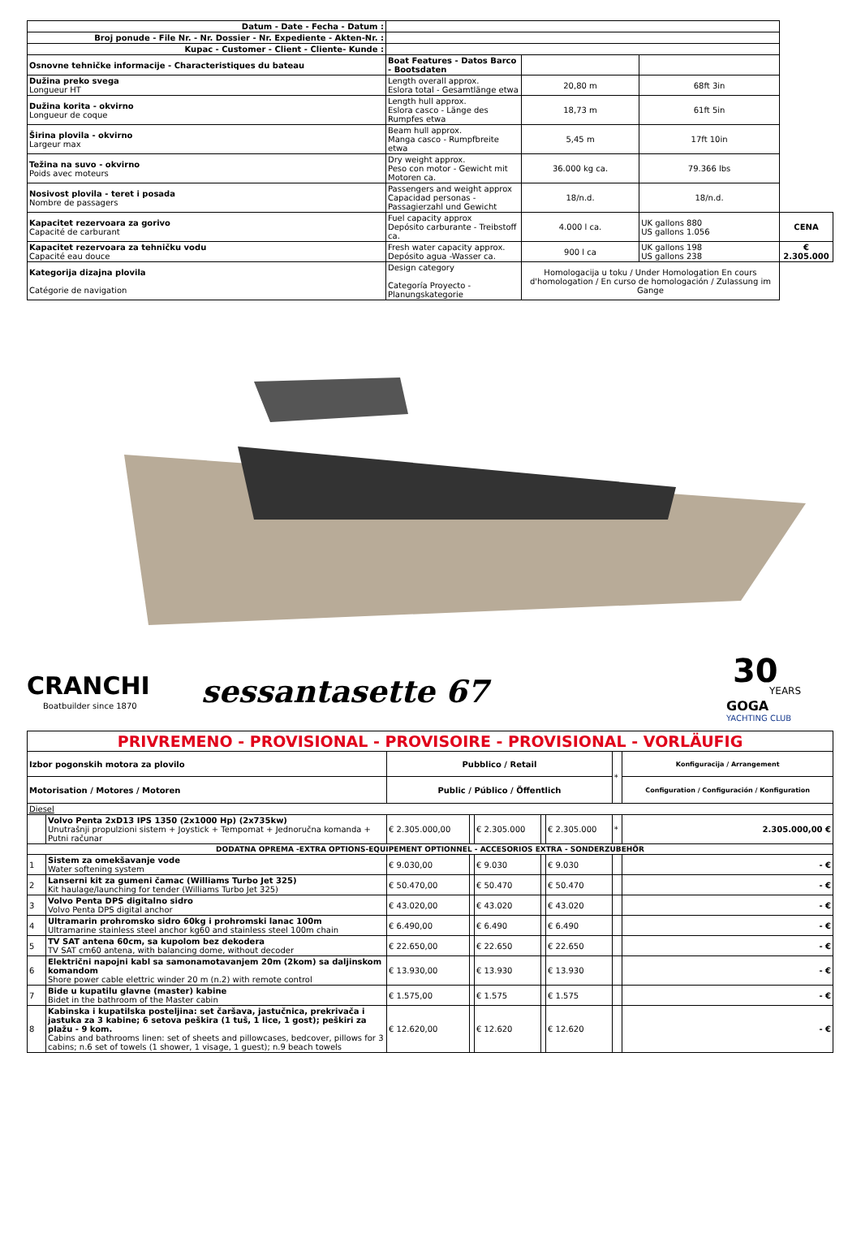| Datum - Date - Fecha - Datum : | | | | |
| Broj ponude - File Nr. - Nr. Dossier - Nr. Expediente - Akten-Nr. : | | | | |
| Kupac - Customer - Client - Cliente- Kunde : | | | | |
| Osnovne tehničke informacije - Characteristiques du bateau | Boat Features - Datos Barco - Bootsdaten | | | |
| Dužina preko svega Longueur HT | Length overall approx. Eslora total - Gesamtlänge etwa | 20,80 m | 68ft 3in | |
| Dužina korita - okvirno Longueur de coque | Length hull approx. Eslora casco - Länge des Rumpfes etwa | 18,73 m | 61ft 5in | |
| Širina plovila - okvirno Largeur max | Beam hull approx. Manga casco - Rumpfbreite etwa | 5,45 m | 17ft 10in | |
| Težina na suvo - okvirno Poids avec moteurs | Dry weight approx. Peso con motor - Gewicht mit Motoren ca. | 36.000 kg ca. | 79.366 lbs | |
| Nosivost plovila - teret i posada Nombre de passagers | Passengers and weight approx Capacidad personas - Passagierzahl und Gewicht | 18/n.d. | 18/n.d. | |
| Kapacitet rezervoara za gorivo Capacité de carburant | Fuel capacity approx Depósito carburante - Treibstoff ca. | 4.000 l ca. | UK gallons 880 US gallons 1.056 | CENA |
| Kapacitet rezervoara za tehničku vodu Capacité eau douce | Fresh water capacity approx. Depósito agua -Wasser ca. | 900 l ca | UK gallons 198 US gallons 238 | € 2.305.000 |
| Kategorija dizajna plovila Catégorie de navigation | Design category Categoría Proyecto - Planungskategorie | Homologacija u toku / Under Homologation En cours d'homologation / En curso de homologación / Zulassung im Gange | | |
CRANCHI
Boatbuilder since 1870
sessantasette 67
30
YEARS
GOGA
YACHTING CLUB
| PRIVREMENO - PROVISIONAL - PROVISOIRE - PROVISIONAL - VORLÄUFIG | | | | | | | | |
| Izbor pogonskih motora za plovilo | | Pubblico / Retail | | | | | * | Konfiguracija / Arrangement |
| Motorisation / Motores / Motoren | | Public / Público / Öffentlich | | | | | | Configuration / Configuración / Konfiguration |
| Diesel | | | | | | | | |
| | Volvo Penta 2xD13 IPS 1350 (2x1000 Hp) (2x735kw) Unutrašnji propulzioni sistem + Joystick + Tempomat + Jednoručna komanda + Putni računar | € 2.305.000,00 | | € 2.305.000 | | € 2.305.000 | * | 2.305.000,00 € |
| DODATNA OPREMA -EXTRA OPTIONS-EQUIPEMENT OPTIONNEL - ACCESORIOS EXTRA - SONDERZUBEHÖR | | | | | | | | |
| 1 | Sistem za omekšavanje vode Water softening system | € 9.030,00 | | € 9.030 | | € 9.030 | | - € |
| 2 | Lanserni kit za gumeni čamac (Williams Turbo Jet 325) Kit haulage/launching for tender (Williams Turbo Jet 325) | € 50.470,00 | | € 50.470 | | € 50.470 | | - € |
| 3 | Volvo Penta DPS digitalno sidro Volvo Penta DPS digital anchor | € 43.020,00 | | € 43.020 | | € 43.020 | | - € |
| 4 | Ultramarin prohromsko sidro 60kg i prohromski lanac 100m Ultramarine stainless steel anchor kg60 and stainless steel 100m chain | € 6.490,00 | | € 6.490 | | € 6.490 | | - € |
| 5 | TV SAT antena 60cm, sa kupolom bez dekodera TV SAT cm60 antena, with balancing dome, without decoder | € 22.650,00 | | € 22.650 | | € 22.650 | | - € |
| 6 | Električni napojni kabl sa samonamotavanjem 20m (2kom) sa daljinskom komandom Shore power cable elettric winder 20 m (n.2) with remote control | € 13.930,00 | | € 13.930 | | € 13.930 | | - € |
| 7 | Bide u kupatilu glavne (master) kabine Bidet in the bathroom of the Master cabin | € 1.575,00 | | € 1.575 | | € 1.575 | | - € |
| 8 | Kabinska i kupatilska posteljina: set čaršava, jastučnica, prekrivača i jastuka za 3 kabine; 6 setova peškira (1 tuš, 1 lice, 1 gost); peškiri za plažu - 9 kom. Cabins and bathrooms linen: set of sheets and pillowcases, bedcover, pillows for 3 cabins; n.6 set of towels (1 shower, 1 visage, 1 guest); n.9 beach towels | € 12.620,00 | | € 12.620 | | € 12.620 | | - € |